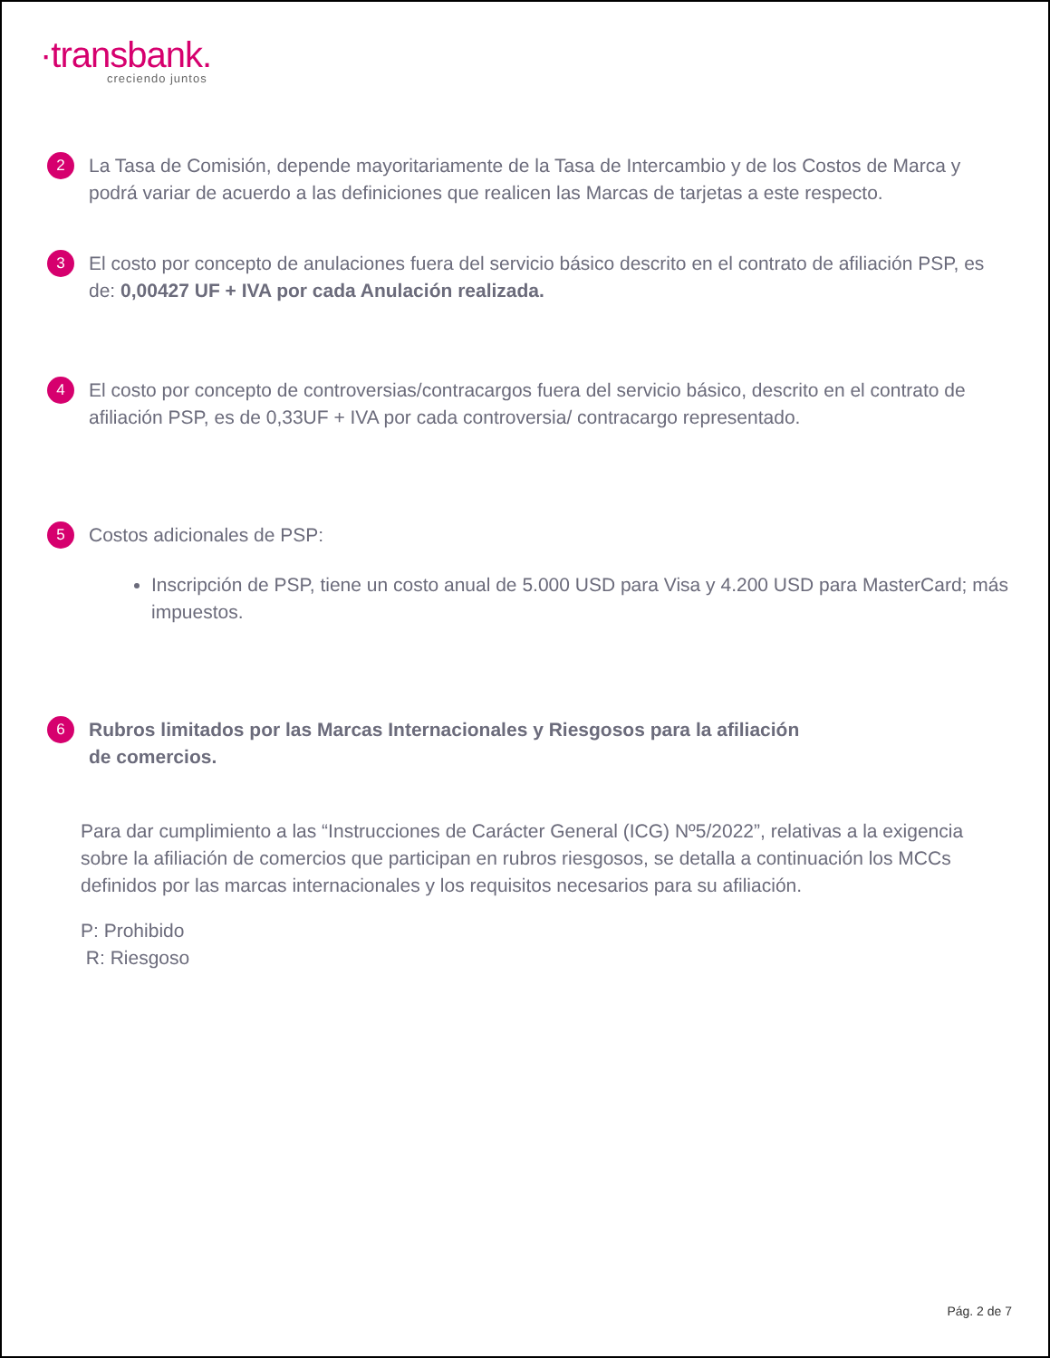·transbank.
creciendo juntos
2
La Tasa de Comisión, depende mayoritariamente de la Tasa de Intercambio y de los Costos de Marca y podrá variar de acuerdo a las definiciones que realicen las Marcas de tarjetas a este respecto.
3
El costo por concepto de anulaciones fuera del servicio básico descrito en el contrato de afiliación PSP, es de: 0,00427 UF + IVA por cada Anulación realizada.
4
El costo por concepto de controversias/contracargos fuera del servicio básico, descrito en el contrato de afiliación PSP, es de 0,33UF + IVA por cada controversia/ contracargo representado.
5
Costos adicionales de PSP:
Inscripción de PSP, tiene un costo anual de 5.000 USD para Visa y 4.200 USD para MasterCard; más impuestos.
6
Rubros limitados por las Marcas Internacionales y Riesgosos para la afiliación
de comercios.
Para dar cumplimiento a las “Instrucciones de Carácter General (ICG) Nº5/2022”, relativas a la exigencia sobre la afiliación de comercios que participan en rubros riesgosos, se detalla a continuación los MCCs definidos por las marcas internacionales y los requisitos necesarios para su afiliación.
P: Prohibido
R: Riesgoso
Pág. 2 de 7